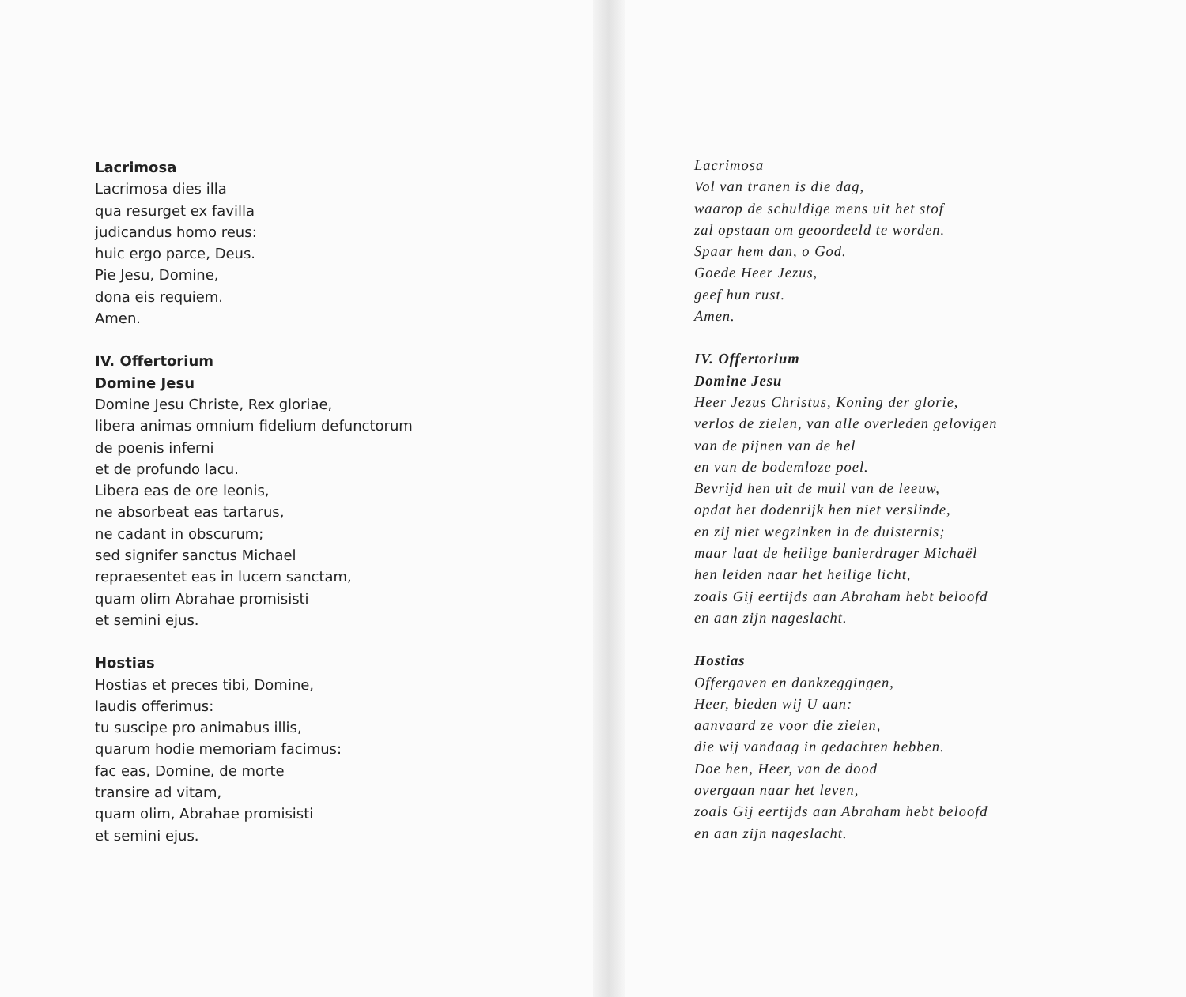Lacrimosa
Lacrimosa dies illa
qua resurget ex favilla
judicandus homo reus:
huic ergo parce, Deus.
Pie Jesu, Domine,
dona eis requiem.
Amen.
IV. Offertorium
Domine Jesu
Domine Jesu Christe, Rex gloriae,
libera animas omnium fidelium defunctorum
de poenis inferni
et de profundo lacu.
Libera eas de ore leonis,
ne absorbeat eas tartarus,
ne cadant in obscurum;
sed signifer sanctus Michael
repraesentet eas in lucem sanctam,
quam olim Abrahae promisisti
et semini ejus.
Hostias
Hostias et preces tibi, Domine,
laudis offerimus:
tu suscipe pro animabus illis,
quarum hodie memoriam facimus:
fac eas, Domine, de morte
transire ad vitam,
quam olim, Abrahae promisisti
et semini ejus.
Lacrimosa
Vol van tranen is die dag,
waarop de schuldige mens uit het stof
zal opstaan om geoordeeld te worden.
Spaar hem dan, o God.
Goede Heer Jezus,
geef hun rust.
Amen.
IV. Offertorium
Domine Jesu
Heer Jezus Christus, Koning der glorie,
verlos de zielen, van alle overleden gelovigen
van de pijnen van de hel
en van de bodemloze poel.
Bevrijd hen uit de muil van de leeuw,
opdat het dodenrijk hen niet verslinde,
en zij niet wegzinken in de duisternis;
maar laat de heilige banierdrager Michaël
hen leiden naar het heilige licht,
zoals Gij eertijds aan Abraham hebt beloofd
en aan zijn nageslacht.
Hostias
Offergaven en dankzeggingen,
Heer, bieden wij U aan:
aanvaard ze voor die zielen,
die wij vandaag in gedachten hebben.
Doe hen, Heer, van de dood
overgaan naar het leven,
zoals Gij eertijds aan Abraham hebt beloofd
en aan zijn nageslacht.